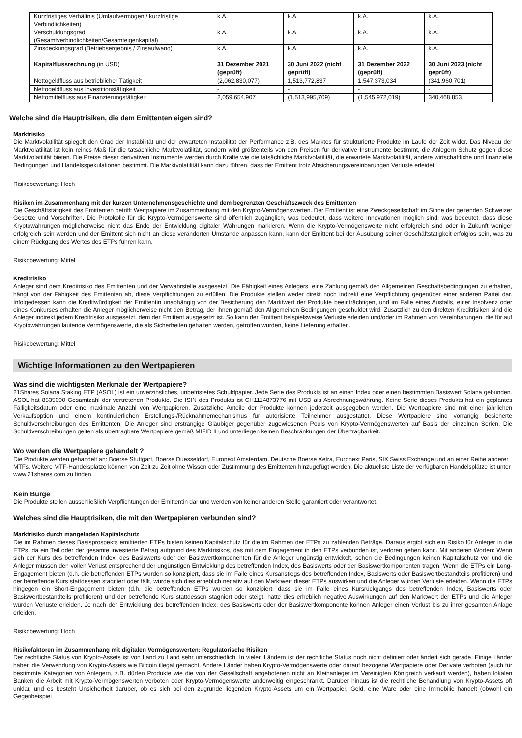| Kurzfristiges Verhältnis (Umlaufvermögen / kurzfristige Verbindlichkeiten) | k.A. | k.A. | k.A. | k.A. |
| Verschuldungsgrad (Gesamtverbindlichkeiten/Gesamteigenkapital) | k.A. | k.A. | k.A. | k.A. |
| Zinsdeckungsgrad (Betriebsergebnis / Zinsaufwand) | k.A. | k.A. | k.A. | k.A. |
| Kapitalflussrechnung (in USD) | 31 Dezember 2021 (geprüft) | 30 Juni 2022 (nicht geprüft) | 31 Dezember 2022 (geprüft) | 30 Juni 2023 (nicht geprüft) |
| Nettogeldfluss aus betrieblicher Tätigkeit | (2,062,830,077) | 1,513,772,837 | 1,547,373,034 | (341,960,701) |
| Nettogeldfluss aus Investitionstätigkeit | - | - | - | - |
| Nettomittelfluss aus Finanzierungstätigkeit | 2,059,654,907 | (1,513,995,709) | (1,545,972,019) | 340,468,853 |
Welche sind die Hauptrisiken, die dem Emittenten eigen sind?
Marktrisiko
Die Marktvolatilität spiegelt den Grad der Instabilität und der erwarteten Instabilität der Performance z.B. des Marktes für strukturierte Produkte im Laufe der Zeit wider. Das Niveau der Marktvolatilität ist kein reines Maß für die tatsächliche Marktvolatilität, sondern wird größtenteils von den Preisen für derivative Instrumente bestimmt, die Anlegern Schutz gegen diese Marktvolatilität bieten. Die Preise dieser derivativen Instrumente werden durch Kräfte wie die tatsächliche Marktvolatilität, die erwartete Marktvolatilität, andere wirtschaftliche und finanzielle Bedingungen und Handelsspekulationen bestimmt. Die Marktvolatilität kann dazu führen, dass der Emittent trotz Absicherungsvereinbarungen Verluste erleidet.
Risikobewertung: Hoch
Risiken im Zusammenhang mit der kurzen Unternehmensgeschichte und dem begrenzten Geschäftszweck des Emittenten
Die Geschäftstätigkeit des Emittenten betrifft Wertpapiere im Zusammenhang mit den Krypto-Vermögenswerten. Der Emittent ist eine Zweckgesellschaft im Sinne der geltenden Schweizer Gesetze und Vorschriften. Die Protokolle für die Krypto-Vermögenswerte sind öffentlich zugänglich, was bedeutet, dass weitere Innovationen möglich sind, was bedeutet, dass diese Kryptowährungen möglicherweise nicht das Ende der Entwicklung digitaler Währungen markieren. Wenn die Krypto-Vermögenswerte nicht erfolgreich sind oder in Zukunft weniger erfolgreich sein werden und der Emittent sich nicht an diese veränderten Umstände anpassen kann, kann der Emittent bei der Ausübung seiner Geschäftstätigkeit erfolglos sein, was zu einem Rückgang des Wertes des ETPs führen kann.
Risikobewertung: Mittel
Kreditrisiko
Anleger sind dem Kreditrisiko des Emittenten und der Verwahrstelle ausgesetzt. Die Fähigkeit eines Anlegers, eine Zahlung gemäß den Allgemeinen Geschäftsbedingungen zu erhalten, hängt von der Fähigkeit des Emittenten ab, diese Verpflichtungen zu erfüllen. Die Produkte stellen weder direkt noch indirekt eine Verpflichtung gegenüber einer anderen Partei dar. Infolgedessen kann die Kreditwürdigkeit der Emittentin unabhängig von der Besicherung den Marktwert der Produkte beeinträchtigen, und im Falle eines Ausfalls, einer Insolvenz oder eines Konkurses erhalten die Anleger möglicherweise nicht den Betrag, der ihnen gemäß den Allgemeinen Bedingungen geschuldet wird. Zusätzlich zu den direkten Kreditrisiken sind die Anleger indirekt jedem Kreditrisiko ausgesetzt, dem der Emittent ausgesetzt ist. So kann der Emittent beispielsweise Verluste erleiden und/oder im Rahmen von Vereinbarungen, die für auf Kryptowährungen lautende Vermögenswerte, die als Sicherheiten gehalten werden, getroffen wurden, keine Lieferung erhalten.
Risikobewertung: Mittel
Wichtige Informationen zu den Wertpapieren
Was sind die wichtigsten Merkmale der Wertpapiere?
21Shares Solana Staking ETP (ASOL) ist ein unverzinsliches, unbefristetes Schuldpapier. Jede Serie des Produkts ist an einen Index oder einen bestimmten Basiswert Solana gebunden. ASOL hat 8535000 Gesamtzahl der vertretenen Produkte. Die ISIN des Produkts ist CH1114873776 mit USD als Abrechnungswährung. Keine Serie dieses Produkts hat ein geplantes Fälligkeitsdatum oder eine maximale Anzahl von Wertpapieren. Zusätzliche Anteile der Produkte können jederzeit ausgegeben werden. Die Wertpapiere sind mit einer jährlichen Verkaufsoption und einem kontinuierlichen Erstellungs-/Rücknahmemechanismus für autorisierte Teilnehmer ausgestattet. Diese Wertpapiere sind vorrangig besicherte Schuldverschreibungen des Emittenten. Die Anleger sind erstrangige Gläubiger gegenüber zugewiesenen Pools von Krypto-Vermögenswerten auf Basis der einzelnen Serien. Die Schuldverschreibungen gelten als übertragbare Wertpapiere gemäß MIFID II und unterliegen keinen Beschränkungen der Übertragbarkeit.
Wo werden die Wertpapiere gehandelt ?
Die Produkte werden gehandelt an: Boerse Stuttgart, Boerse Duesseldorf, Euronext Amsterdam, Deutsche Boerse Xetra, Euronext Paris, SIX Swiss Exchange und an einer Reihe anderer MTFs. Weitere MTF-Handelsplätze können von Zeit zu Zeit ohne Wissen oder Zustimmung des Emittenten hinzugefügt werden. Die aktuellste Liste der verfügbaren Handelsplätze ist unter www.21shares.com zu finden.
Kein Bürge
Die Produkte stellen ausschließlich Verpflichtungen der Emittentin dar und werden von keiner anderen Stelle garantiert oder verantwortet.
Welches sind die Hauptrisiken, die mit den Wertpapieren verbunden sind?
Marktrisiko durch mangelnden Kapitalschutz
Die im Rahmen dieses Basisprospekts emittierten ETPs bieten keinen Kapitalschutz für die im Rahmen der ETPs zu zahlenden Beträge. Daraus ergibt sich ein Risiko für Anleger in die ETPs, da ein Teil oder der gesamte investierte Betrag aufgrund des Marktrisikos, das mit dem Engagement in den ETPs verbunden ist, verloren gehen kann. Mit anderen Worten: Wenn sich der Kurs des betreffenden Index, des Basiswerts oder der Basiswertkomponenten für die Anleger ungünstig entwickelt, sehen die Bedingungen keinen Kapitalschutz vor und die Anleger müssen den vollen Verlust entsprechend der ungünstigen Entwicklung des betreffenden Index, des Basiswerts oder der Basiswertkomponenten tragen. Wenn die ETPs ein Long-Engagement bieten (d.h. die betreffenden ETPs wurden so konzipiert, dass sie im Falle eines Kursanstiegs des betreffenden Index, Basiswerts oder Basiswertbestandteils profitieren) und der betreffende Kurs stattdessen stagniert oder fällt, würde sich dies erheblich negativ auf den Marktwert dieser ETPs auswirken und die Anleger würden Verluste erleiden. Wenn die ETPs hingegen ein Short-Engagement bieten (d.h. die betreffenden ETPs wurden so konzipiert, dass sie im Falle eines Kursrückgangs des betreffenden Index, Basiswerts oder Basiswertbestandteils profitieren) und der betreffende Kurs stattdessen stagniert oder steigt, hätte dies erheblich negative Auswirkungen auf den Marktwert der ETPs und die Anleger würden Verluste erleiden. Je nach der Entwicklung des betreffenden Index, des Basiswerts oder der Basiswertkomponente können Anleger einen Verlust bis zu ihrer gesamten Anlage erleiden.
Risikobewertung: Hoch
Risikofaktoren im Zusammenhang mit digitalen Vermögenswerten: Regulatorische Risiken
Der rechtliche Status von Krypto-Assets ist von Land zu Land sehr unterschiedlich. In vielen Ländern ist der rechtliche Status noch nicht definiert oder ändert sich gerade. Einige Länder haben die Verwendung von Krypto-Assets wie Bitcoin illegal gemacht. Andere Länder haben Krypto-Vermögenswerte oder darauf bezogene Wertpapiere oder Derivate verboten (auch für bestimmte Kategorien von Anlegern, z.B. dürfen Produkte wie die von der Gesellschaft angebotenen nicht an Kleinanleger im Vereinigten Königreich verkauft werden), haben lokalen Banken die Arbeit mit Krypto-Vermögenswerten verboten oder Krypto-Vermögenswerte anderweitig eingeschränkt. Darüber hinaus ist die rechtliche Behandlung von Krypto-Assets oft unklar, und es besteht Unsicherheit darüber, ob es sich bei den zugrunde liegenden Krypto-Assets um ein Wertpapier, Geld, eine Ware oder eine Immobilie handelt (obwohl ein Gegenbeispiel